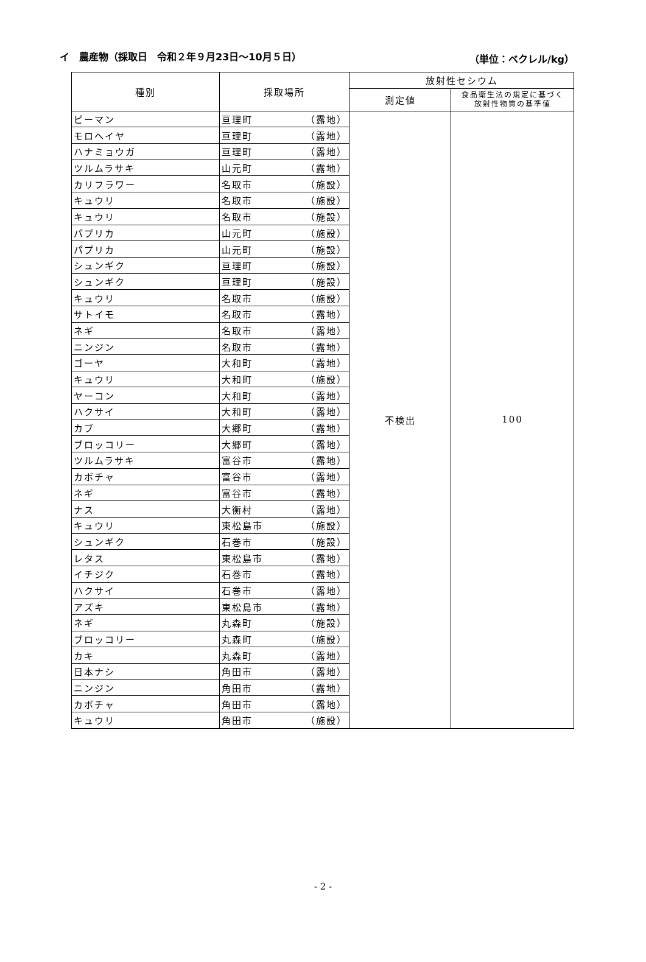イ　農産物（採取日　令和２年９月23日～10月５日） （単位：ベクレル/kg）
| 種別 | 採取場所 | 放射性セシウム | |
| --- | --- | --- | --- |
| | | 測定値 | 食品衛生法の規定に基づく 放射性物質の基準値 |
| ピーマン | 亘理町 （露地） | 不検出 | 100 |
| モロヘイヤ | 亘理町 （露地） | | |
| ハナミョウガ | 亘理町 （露地） | | |
| ツルムラサキ | 山元町 （露地） | | |
| カリフラワー | 名取市 （施設） | | |
| キュウリ | 名取市 （施設） | | |
| キュウリ | 名取市 （施設） | | |
| パプリカ | 山元町 （施設） | | |
| パプリカ | 山元町 （施設） | | |
| シュンギク | 亘理町 （施設） | | |
| シュンギク | 亘理町 （施設） | | |
| キュウリ | 名取市 （施設） | | |
| サトイモ | 名取市 （露地） | | |
| ネギ | 名取市 （露地） | | |
| ニンジン | 名取市 （露地） | | |
| ゴーヤ | 大和町 （露地） | | |
| キュウリ | 大和町 （施設） | | |
| ヤーコン | 大和町 （露地） | | |
| ハクサイ | 大和町 （露地） | | |
| カブ | 大郷町 （露地） | | |
| ブロッコリー | 大郷町 （露地） | | |
| ツルムラサキ | 富谷市 （露地） | | |
| カボチャ | 富谷市 （露地） | | |
| ネギ | 富谷市 （露地） | | |
| ナス | 大衡村 （露地） | | |
| キュウリ | 東松島市 （施設） | | |
| シュンギク | 石巻市 （施設） | | |
| レタス | 東松島市 （露地） | | |
| イチジク | 石巻市 （露地） | | |
| ハクサイ | 石巻市 （露地） | | |
| アズキ | 東松島市 （露地） | | |
| ネギ | 丸森町 （施設） | | |
| ブロッコリー | 丸森町 （施設） | | |
| カキ | 丸森町 （露地） | | |
| 日本ナシ | 角田市 （露地） | | |
| ニンジン | 角田市 （露地） | | |
| カボチャ | 角田市 （露地） | | |
| キュウリ | 角田市 （施設） | | |
- 2 -